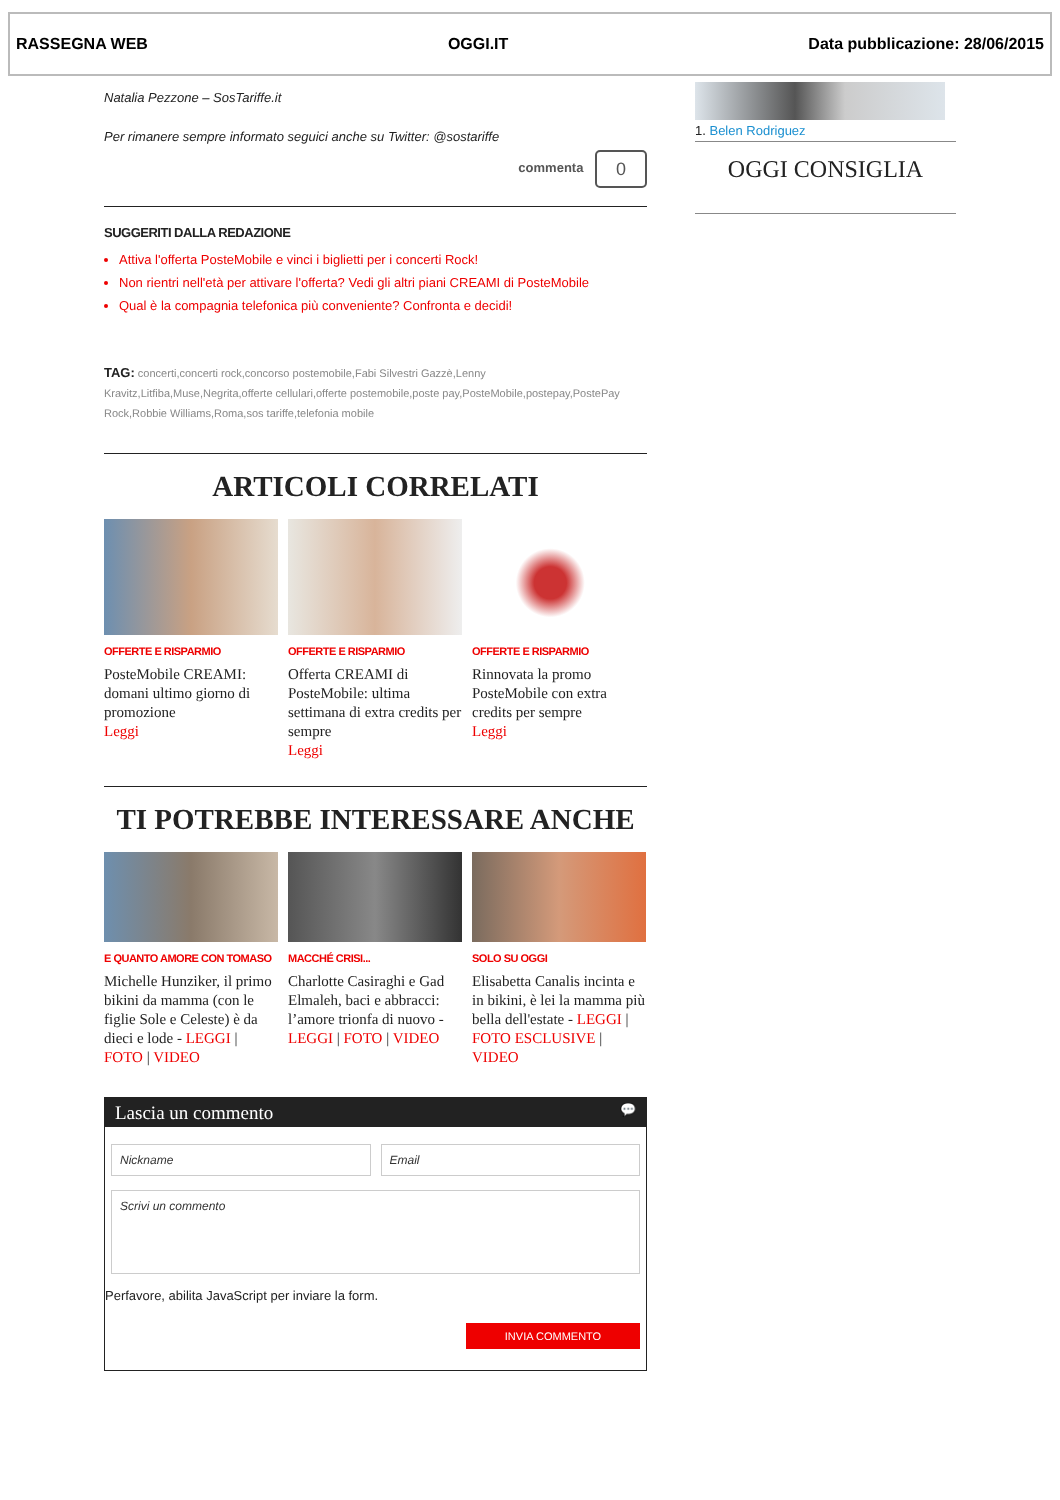RASSEGNA WEB OGGI.IT Data pubblicazione: 28/06/2015
Natalia Pezzone – SosTariffe.it
Per rimanere sempre informato seguici anche su Twitter: @sostariffe
commenta 0
SUGGERITI DALLA REDAZIONE
Attiva l'offerta PosteMobile e vinci i biglietti per i concerti Rock!
Non rientri nell'età per attivare l'offerta? Vedi gli altri piani CREAMI di PosteMobile
Qual è la compagnia telefonica più conveniente? Confronta e decidi!
TAG: concerti,concerti rock,concorso postemobile,Fabi Silvestri Gazzè,Lenny Kravitz,Litfiba,Muse,Negrita,offerte cellulari,offerte postemobile,poste pay,PosteMobile,postepay,PostePay Rock,Robbie Williams,Roma,sos tariffe,telefonia mobile
ARTICOLI CORRELATI
OFFERTE E RISPARMIO
PosteMobile CREAMI: domani ultimo giorno di promozione
Leggi
OFFERTE E RISPARMIO
Offerta CREAMI di PosteMobile: ultima settimana di extra credits per sempre
Leggi
OFFERTE E RISPARMIO
Rinnovata la promo PosteMobile con extra credits per sempre
Leggi
TI POTREBBE INTERESSARE ANCHE
E QUANTO AMORE CON TOMASO
Michelle Hunziker, il primo bikini da mamma (con le figlie Sole e Celeste) è da dieci e lode - LEGGI | FOTO | VIDEO
MACCHÉ CRISI...
Charlotte Casiraghi e Gad Elmaleh, baci e abbracci: l’amore trionfa di nuovo - LEGGI | FOTO | VIDEO
SOLO SU OGGI
Elisabetta Canalis incinta e in bikini, è lei la mamma più bella dell'estate - LEGGI | FOTO ESCLUSIVE | VIDEO
Lascia un commento 💬
Nickname Email
Scrivi un commento
Perfavore, abilita JavaScript per inviare la form.
INVIA COMMENTO
1. Belen Rodriguez
OGGI CONSIGLIA